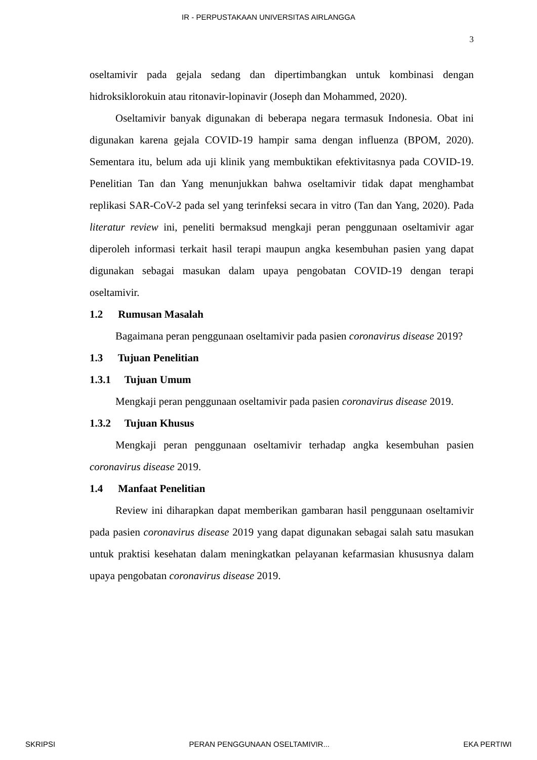IR - PERPUSTAKAAN UNIVERSITAS AIRLANGGA
3
oseltamivir pada gejala sedang dan dipertimbangkan untuk kombinasi dengan hidroksiklorokuin atau ritonavir-lopinavir (Joseph dan Mohammed, 2020).
Oseltamivir banyak digunakan di beberapa negara termasuk Indonesia. Obat ini digunakan karena gejala COVID-19 hampir sama dengan influenza (BPOM, 2020). Sementara itu, belum ada uji klinik yang membuktikan efektivitasnya pada COVID-19. Penelitian Tan dan Yang menunjukkan bahwa oseltamivir tidak dapat menghambat replikasi SAR-CoV-2 pada sel yang terinfeksi secara in vitro (Tan dan Yang, 2020). Pada literatur review ini, peneliti bermaksud mengkaji peran penggunaan oseltamivir agar diperoleh informasi terkait hasil terapi maupun angka kesembuhan pasien yang dapat digunakan sebagai masukan dalam upaya pengobatan COVID-19 dengan terapi oseltamivir.
1.2 Rumusan Masalah
Bagaimana peran penggunaan oseltamivir pada pasien coronavirus disease 2019?
1.3 Tujuan Penelitian
1.3.1 Tujuan Umum
Mengkaji peran penggunaan oseltamivir pada pasien coronavirus disease 2019.
1.3.2 Tujuan Khusus
Mengkaji peran penggunaan oseltamivir terhadap angka kesembuhan pasien coronavirus disease 2019.
1.4 Manfaat Penelitian
Review ini diharapkan dapat memberikan gambaran hasil penggunaan oseltamivir pada pasien coronavirus disease 2019 yang dapat digunakan sebagai salah satu masukan untuk praktisi kesehatan dalam meningkatkan pelayanan kefarmasian khususnya dalam upaya pengobatan coronavirus disease 2019.
SKRIPSI PERAN PENGGUNAAN OSELTAMIVIR... EKA PERTIWI